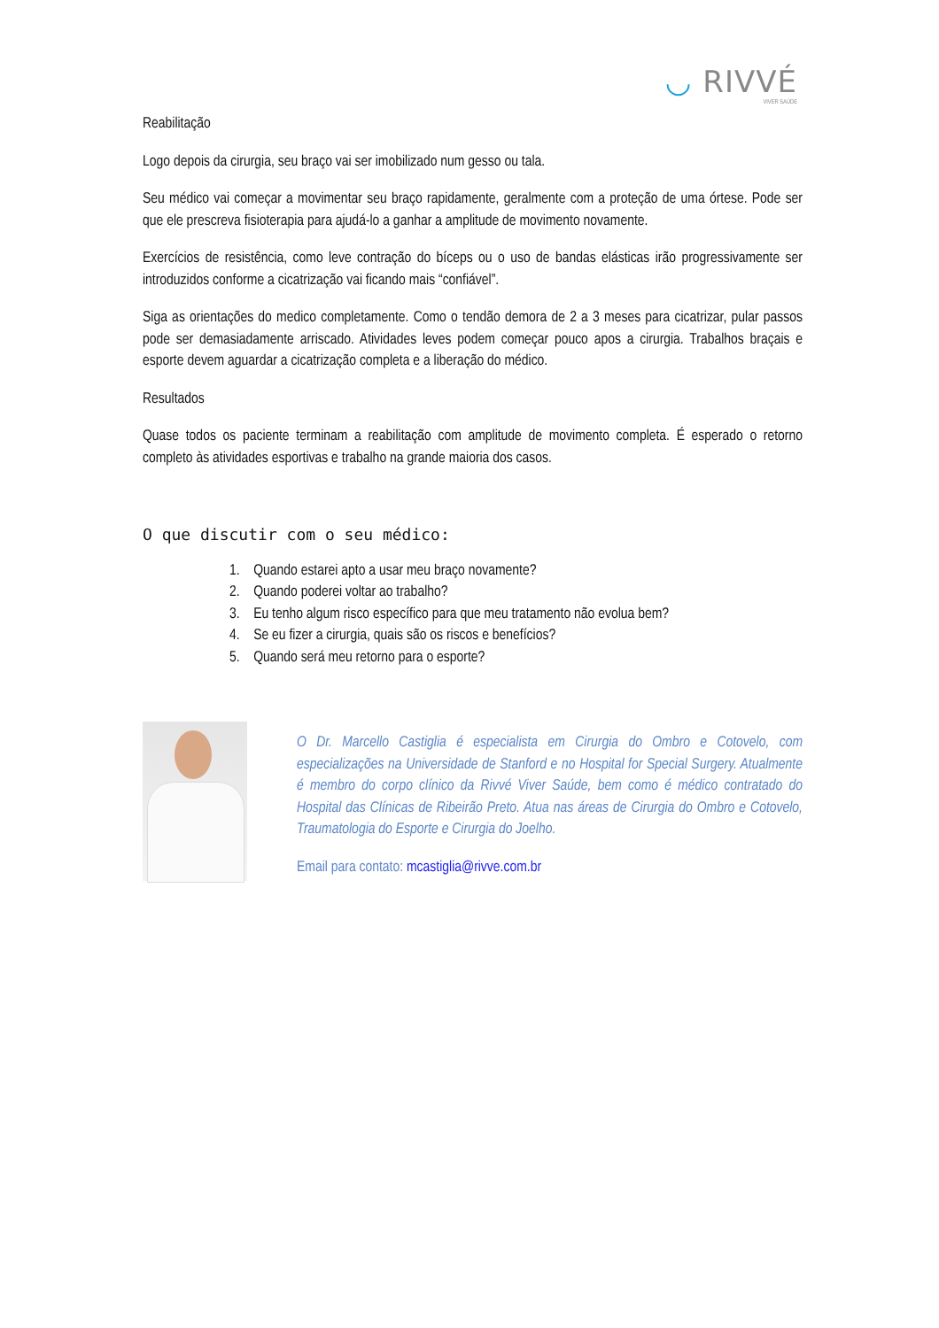◡ RIVVÉ
VIVER SAÚDE
Reabilitação
Logo depois da cirurgia, seu braço vai ser imobilizado num gesso ou tala.
Seu médico vai começar a movimentar seu braço rapidamente, geralmente com a proteção de uma órtese. Pode ser que ele prescreva fisioterapia para ajudá-lo a ganhar a amplitude de movimento novamente.
Exercícios de resistência, como leve contração do bíceps ou o uso de bandas elásticas irão progressivamente ser introduzidos conforme a cicatrização vai ficando mais “confiável”.
Siga as orientações do medico completamente. Como o tendão demora de 2 a 3 meses para cicatrizar, pular passos pode ser demasiadamente arriscado. Atividades leves podem começar pouco apos a cirurgia. Trabalhos braçais e esporte devem aguardar a cicatrização completa e a liberação do médico.
Resultados
Quase todos os paciente terminam a reabilitação com amplitude de movimento completa. É esperado o retorno completo às atividades esportivas e trabalho na grande maioria dos casos.
O que discutir com o seu médico:
1. Quando estarei apto a usar meu braço novamente?
2. Quando poderei voltar ao trabalho?
3. Eu tenho algum risco específico para que meu tratamento não evolua bem?
4. Se eu fizer a cirurgia, quais são os riscos e benefícios?
5. Quando será meu retorno para o esporte?
O Dr. Marcello Castiglia é especialista em Cirurgia do Ombro e Cotovelo, com especializações na Universidade de Stanford e no Hospital for Special Surgery. Atualmente é membro do corpo clínico da Rivvé Viver Saúde, bem como é médico contratado do Hospital das Clínicas de Ribeirão Preto. Atua nas áreas de Cirurgia do Ombro e Cotovelo, Traumatologia do Esporte e Cirurgia do Joelho.
Email para contato: mcastiglia@rivve.com.br